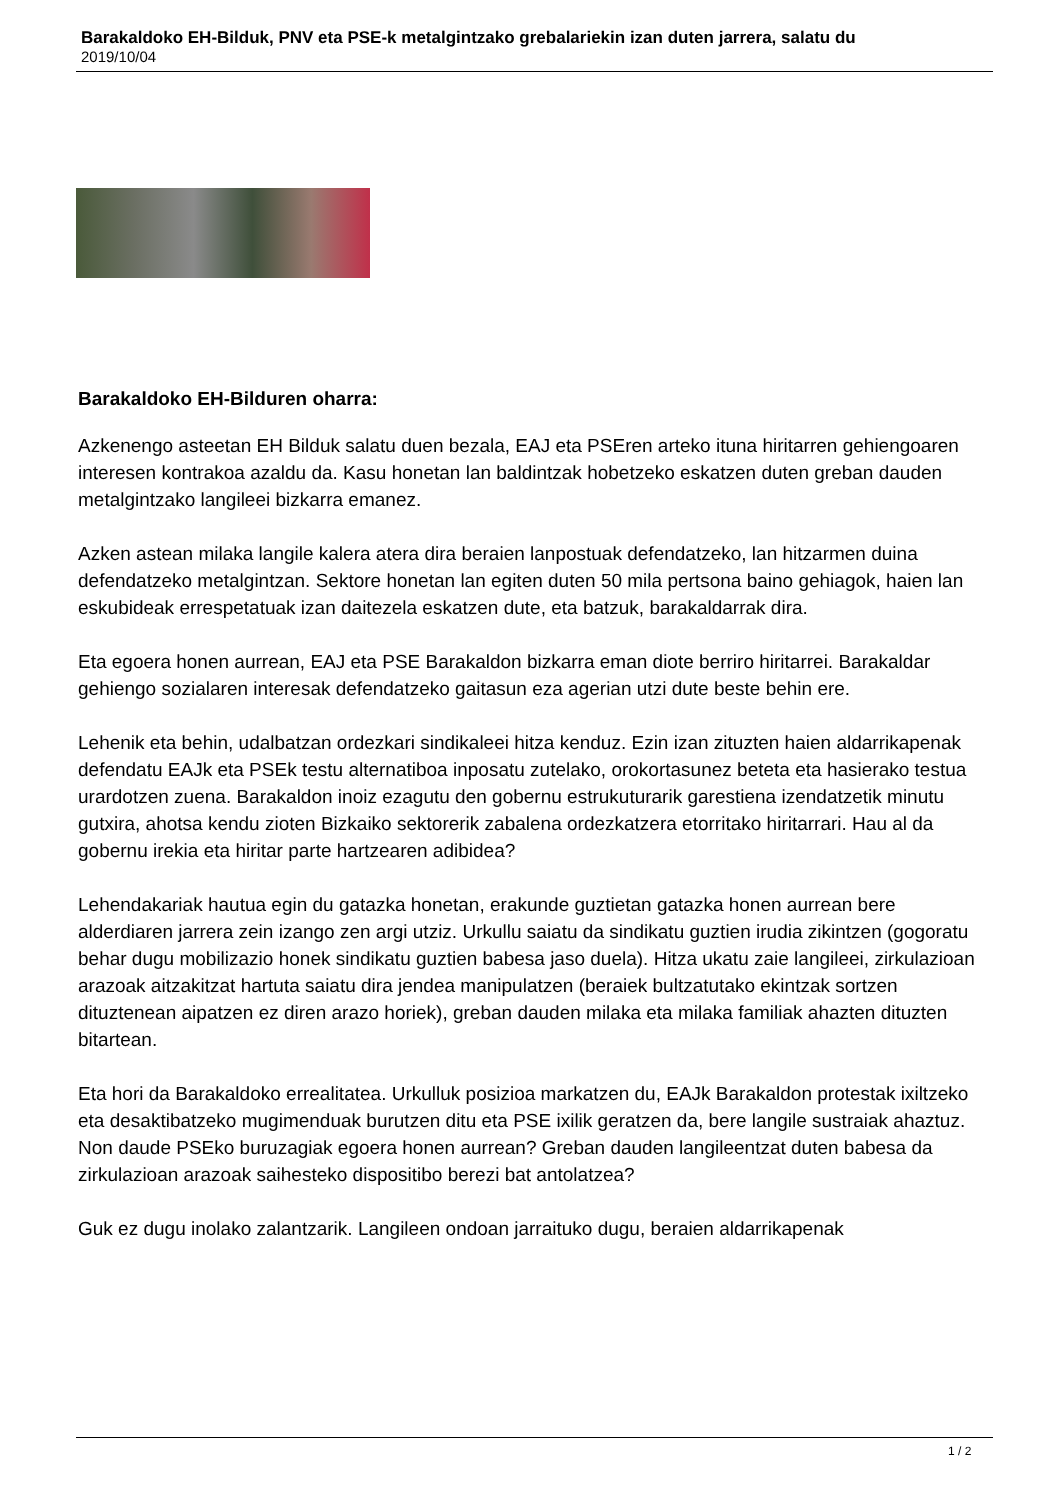Barakaldoko EH-Bilduk, PNV eta PSE-k metalgintzako grebalariekin izan duten jarrera, salatu du
2019/10/04
Barakaldoko EH-Bilduren oharra:
Azkenengo asteetan EH Bilduk salatu duen bezala, EAJ eta PSEren arteko ituna hiritarren gehiengoaren interesen kontrakoa azaldu da. Kasu honetan lan baldintzak hobetzeko eskatzen duten greban dauden metalgintzako langileei bizkarra emanez.
Azken astean milaka langile kalera atera dira beraien lanpostuak defendatzeko, lan hitzarmen duina defendatzeko metalgintzan. Sektore honetan lan egiten duten 50 mila pertsona baino gehiagok, haien lan eskubideak errespetatuak izan daitezela eskatzen dute, eta batzuk, barakaldarrak dira.
Eta egoera honen aurrean, EAJ eta PSE Barakaldon bizkarra eman diote berriro hiritarrei. Barakaldar gehiengo sozialaren interesak defendatzeko gaitasun eza agerian utzi dute beste behin ere.
Lehenik eta behin, udalbatzan ordezkari sindikaleei hitza kenduz. Ezin izan zituzten haien aldarrikapenak defendatu EAJk eta PSEk testu alternatiboa inposatu zutelako, orokortasunez beteta eta hasierako testua urardotzen zuena. Barakaldon inoiz ezagutu den gobernu estrukuturarik garestiena izendatzetik minutu gutxira, ahotsa kendu zioten Bizkaiko sektorerik zabalena ordezkatzera etorritako hiritarrari. Hau al da gobernu irekia eta hiritar parte hartzearen adibidea?
Lehendakariak hautua egin du gatazka honetan, erakunde guztietan gatazka honen aurrean bere alderdiaren jarrera zein izango zen argi utziz. Urkullu saiatu da sindikatu guztien irudia zikintzen (gogoratu behar dugu mobilizazio honek sindikatu guztien babesa jaso duela). Hitza ukatu zaie langileei, zirkulazioan arazoak aitzakitzat hartuta saiatu dira jendea manipulatzen (beraiek bultzatutako ekintzak sortzen dituztenean aipatzen ez diren arazo horiek), greban dauden milaka eta milaka familiak ahazten dituzten bitartean.
Eta hori da Barakaldoko errealitatea. Urkulluk posizioa markatzen du, EAJk Barakaldon protestak ixiltzeko eta desaktibatzeko mugimenduak burutzen ditu eta PSE ixilik geratzen da, bere langile sustraiak ahaztuz. Non daude PSEko buruzagiak egoera honen aurrean? Greban dauden langileentzat duten babesa da zirkulazioan arazoak saihesteko dispositibo berezi bat antolatzea?
Guk ez dugu inolako zalantzarik. Langileen ondoan jarraituko dugu, beraien aldarrikapenak
1 / 2